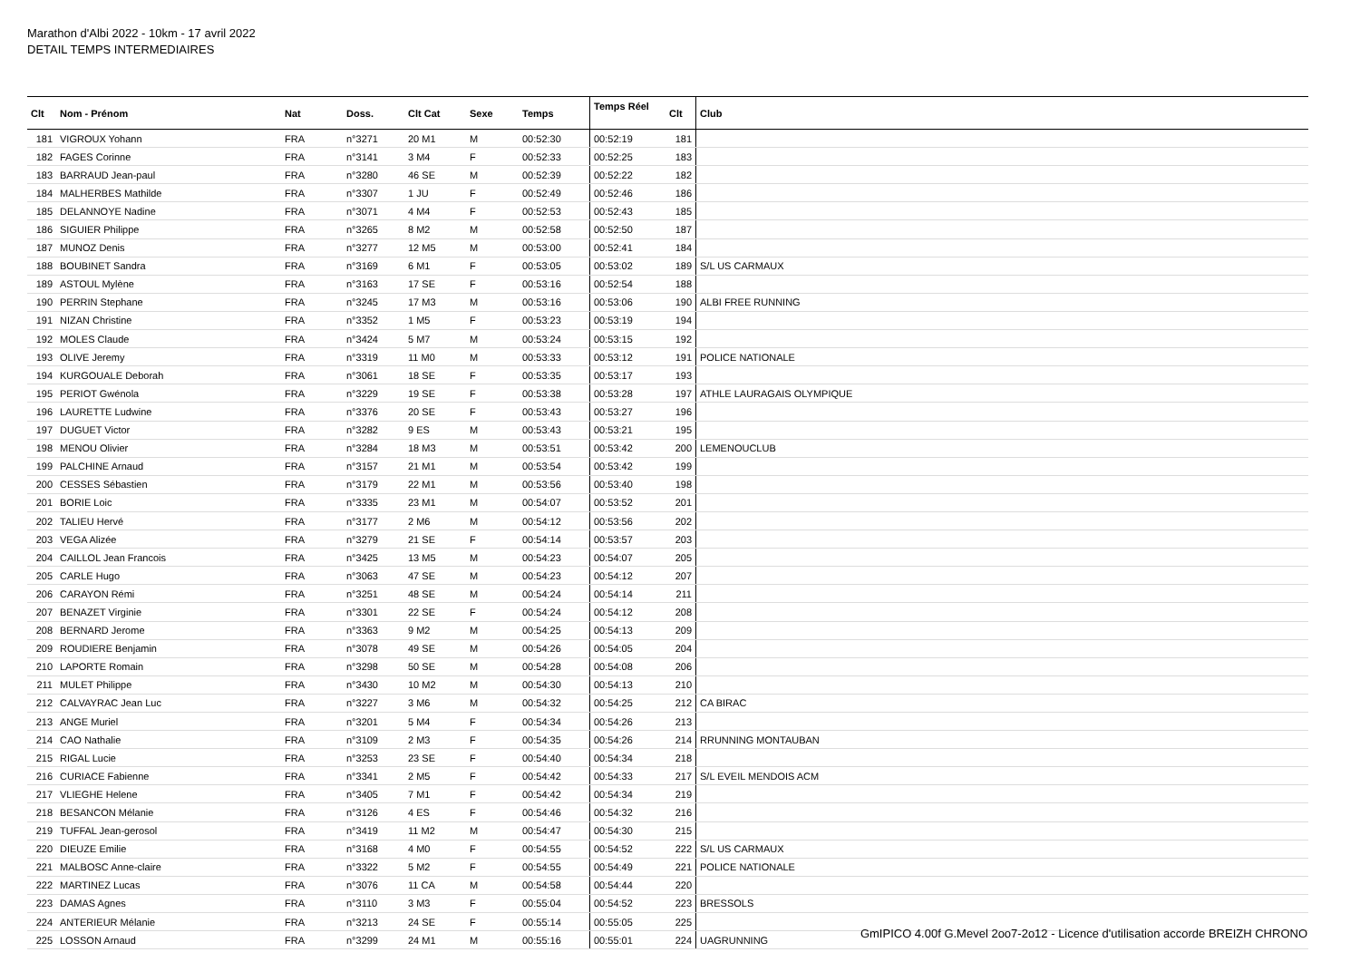Marathon d'Albi 2022 - 10km - 17 avril 2022
DETAIL TEMPS INTERMEDIAIRES
| Clt | Nom - Prénom | Nat | Doss. | Clt Cat | Sexe | Temps | Temps Réel | Clt | Club |
| --- | --- | --- | --- | --- | --- | --- | --- | --- | --- |
| 181 | VIGROUX Yohann | FRA | n°3271 | 20 M1 | M | 00:52:30 | 00:52:19 | 181 | |
| 182 | FAGES Corinne | FRA | n°3141 | 3 M4 | F | 00:52:33 | 00:52:25 | 183 | |
| 183 | BARRAUD Jean-paul | FRA | n°3280 | 46 SE | M | 00:52:39 | 00:52:22 | 182 | |
| 184 | MALHERBES Mathilde | FRA | n°3307 | 1 JU | F | 00:52:49 | 00:52:46 | 186 | |
| 185 | DELANNOYE Nadine | FRA | n°3071 | 4 M4 | F | 00:52:53 | 00:52:43 | 185 | |
| 186 | SIGUIER Philippe | FRA | n°3265 | 8 M2 | M | 00:52:58 | 00:52:50 | 187 | |
| 187 | MUNOZ Denis | FRA | n°3277 | 12 M5 | M | 00:53:00 | 00:52:41 | 184 | |
| 188 | BOUBINET Sandra | FRA | n°3169 | 6 M1 | F | 00:53:05 | 00:53:02 | 189 | S/L US CARMAUX |
| 189 | ASTOUL Mylène | FRA | n°3163 | 17 SE | F | 00:53:16 | 00:52:54 | 188 | |
| 190 | PERRIN Stephane | FRA | n°3245 | 17 M3 | M | 00:53:16 | 00:53:06 | 190 | ALBI FREE RUNNING |
| 191 | NIZAN Christine | FRA | n°3352 | 1 M5 | F | 00:53:23 | 00:53:19 | 194 | |
| 192 | MOLES Claude | FRA | n°3424 | 5 M7 | M | 00:53:24 | 00:53:15 | 192 | |
| 193 | OLIVE Jeremy | FRA | n°3319 | 11 M0 | M | 00:53:33 | 00:53:12 | 191 | POLICE NATIONALE |
| 194 | KURGOUALE Deborah | FRA | n°3061 | 18 SE | F | 00:53:35 | 00:53:17 | 193 | |
| 195 | PERIOT Gwénola | FRA | n°3229 | 19 SE | F | 00:53:38 | 00:53:28 | 197 | ATHLE LAURAGAIS OLYMPIQUE |
| 196 | LAURETTE Ludwine | FRA | n°3376 | 20 SE | F | 00:53:43 | 00:53:27 | 196 | |
| 197 | DUGUET Victor | FRA | n°3282 | 9 ES | M | 00:53:43 | 00:53:21 | 195 | |
| 198 | MENOU Olivier | FRA | n°3284 | 18 M3 | M | 00:53:51 | 00:53:42 | 200 | LEMENOUCLUB |
| 199 | PALCHINE Arnaud | FRA | n°3157 | 21 M1 | M | 00:53:54 | 00:53:42 | 199 | |
| 200 | CESSES Sébastien | FRA | n°3179 | 22 M1 | M | 00:53:56 | 00:53:40 | 198 | |
| 201 | BORIE Loic | FRA | n°3335 | 23 M1 | M | 00:54:07 | 00:53:52 | 201 | |
| 202 | TALIEU Hervé | FRA | n°3177 | 2 M6 | M | 00:54:12 | 00:53:56 | 202 | |
| 203 | VEGA Alizée | FRA | n°3279 | 21 SE | F | 00:54:14 | 00:53:57 | 203 | |
| 204 | CAILLOL Jean Francois | FRA | n°3425 | 13 M5 | M | 00:54:23 | 00:54:07 | 205 | |
| 205 | CARLE Hugo | FRA | n°3063 | 47 SE | M | 00:54:23 | 00:54:12 | 207 | |
| 206 | CARAYON Rémi | FRA | n°3251 | 48 SE | M | 00:54:24 | 00:54:14 | 211 | |
| 207 | BENAZET Virginie | FRA | n°3301 | 22 SE | F | 00:54:24 | 00:54:12 | 208 | |
| 208 | BERNARD Jerome | FRA | n°3363 | 9 M2 | M | 00:54:25 | 00:54:13 | 209 | |
| 209 | ROUDIERE Benjamin | FRA | n°3078 | 49 SE | M | 00:54:26 | 00:54:05 | 204 | |
| 210 | LAPORTE Romain | FRA | n°3298 | 50 SE | M | 00:54:28 | 00:54:08 | 206 | |
| 211 | MULET Philippe | FRA | n°3430 | 10 M2 | M | 00:54:30 | 00:54:13 | 210 | |
| 212 | CALVAYRAC Jean Luc | FRA | n°3227 | 3 M6 | M | 00:54:32 | 00:54:25 | 212 | CA BIRAC |
| 213 | ANGE Muriel | FRA | n°3201 | 5 M4 | F | 00:54:34 | 00:54:26 | 213 | |
| 214 | CAO Nathalie | FRA | n°3109 | 2 M3 | F | 00:54:35 | 00:54:26 | 214 | RRUNNING MONTAUBAN |
| 215 | RIGAL Lucie | FRA | n°3253 | 23 SE | F | 00:54:40 | 00:54:34 | 218 | |
| 216 | CURIACE Fabienne | FRA | n°3341 | 2 M5 | F | 00:54:42 | 00:54:33 | 217 | S/L EVEIL MENDOIS ACM |
| 217 | VLIEGHE Helene | FRA | n°3405 | 7 M1 | F | 00:54:42 | 00:54:34 | 219 | |
| 218 | BESANCON Mélanie | FRA | n°3126 | 4 ES | F | 00:54:46 | 00:54:32 | 216 | |
| 219 | TUFFAL Jean-gerosol | FRA | n°3419 | 11 M2 | M | 00:54:47 | 00:54:30 | 215 | |
| 220 | DIEUZE Emilie | FRA | n°3168 | 4 M0 | F | 00:54:55 | 00:54:52 | 222 | S/L US CARMAUX |
| 221 | MALBOSC Anne-claire | FRA | n°3322 | 5 M2 | F | 00:54:55 | 00:54:49 | 221 | POLICE NATIONALE |
| 222 | MARTINEZ Lucas | FRA | n°3076 | 11 CA | M | 00:54:58 | 00:54:44 | 220 | |
| 223 | DAMAS Agnes | FRA | n°3110 | 3 M3 | F | 00:55:04 | 00:54:52 | 223 | BRESSOLS |
| 224 | ANTERIEUR Mélanie | FRA | n°3213 | 24 SE | F | 00:55:14 | 00:55:05 | 225 | |
| 225 | LOSSON Arnaud | FRA | n°3299 | 24 M1 | M | 00:55:16 | 00:55:01 | 224 | UAGRUNNING |
GmIPICO 4.00f G.Mevel 2oo7-2o12 - Licence d'utilisation accorde BREIZH CHRONO